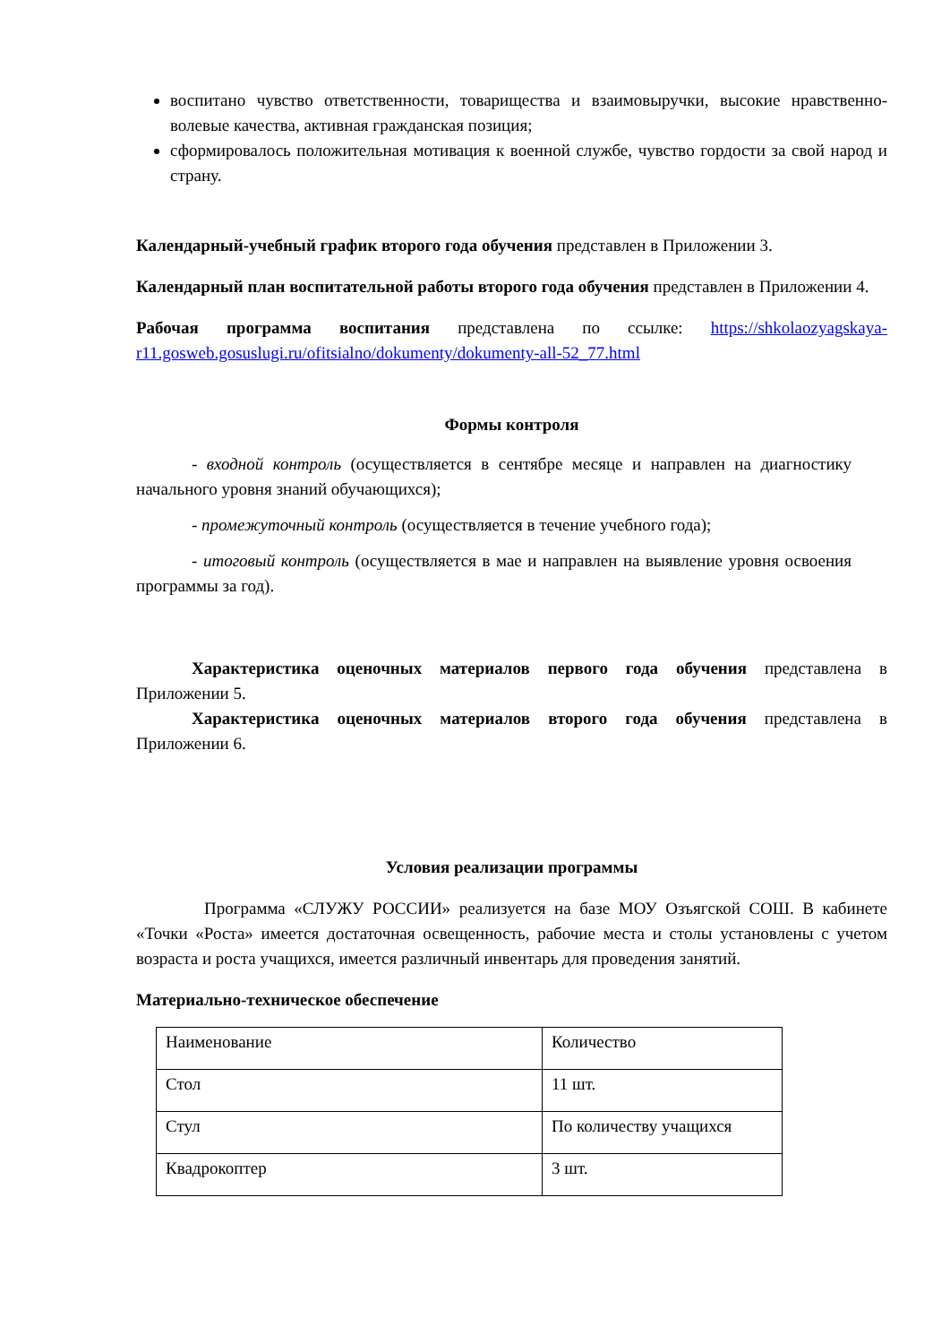воспитано чувство ответственности, товарищества и взаимовыручки, высокие нравственно-волевые качества, активная гражданская позиция;
сформировалось положительная мотивация к военной службе, чувство гордости за свой народ и страну.
Календарный-учебный график второго года обучения представлен в Приложении 3.
Календарный план воспитательной работы второго года обучения представлен в Приложении 4.
Рабочая программа воспитания представлена по ссылке: https://shkolaozyagskaya-r11.gosweb.gosuslugi.ru/ofitsialno/dokumenty/dokumenty-all-52_77.html
Формы контроля
- входной контроль (осуществляется в сентябре месяце и направлен на диагностику начального уровня знаний обучающихся);
- промежуточный контроль (осуществляется в течение учебного года);
- итоговый контроль (осуществляется в мае и направлен на выявление уровня освоения программы за год).
Характеристика оценочных материалов первого года обучения представлена в Приложении 5.
Характеристика оценочных материалов второго года обучения представлена в Приложении 6.
Условия реализации программы
Программа «СЛУЖУ РОССИИ» реализуется на базе МОУ Озъягской СОШ. В кабинете «Точки «Роста» имеется достаточная освещенность, рабочие места и столы установлены с учетом возраста и роста учащихся, имеется различный инвентарь для проведения занятий.
Материально-техническое обеспечение
| Наименование | Количество |
| Стол | 11 шт. |
| Стул | По количеству учащихся |
| Квадрокоптер | 3 шт. |